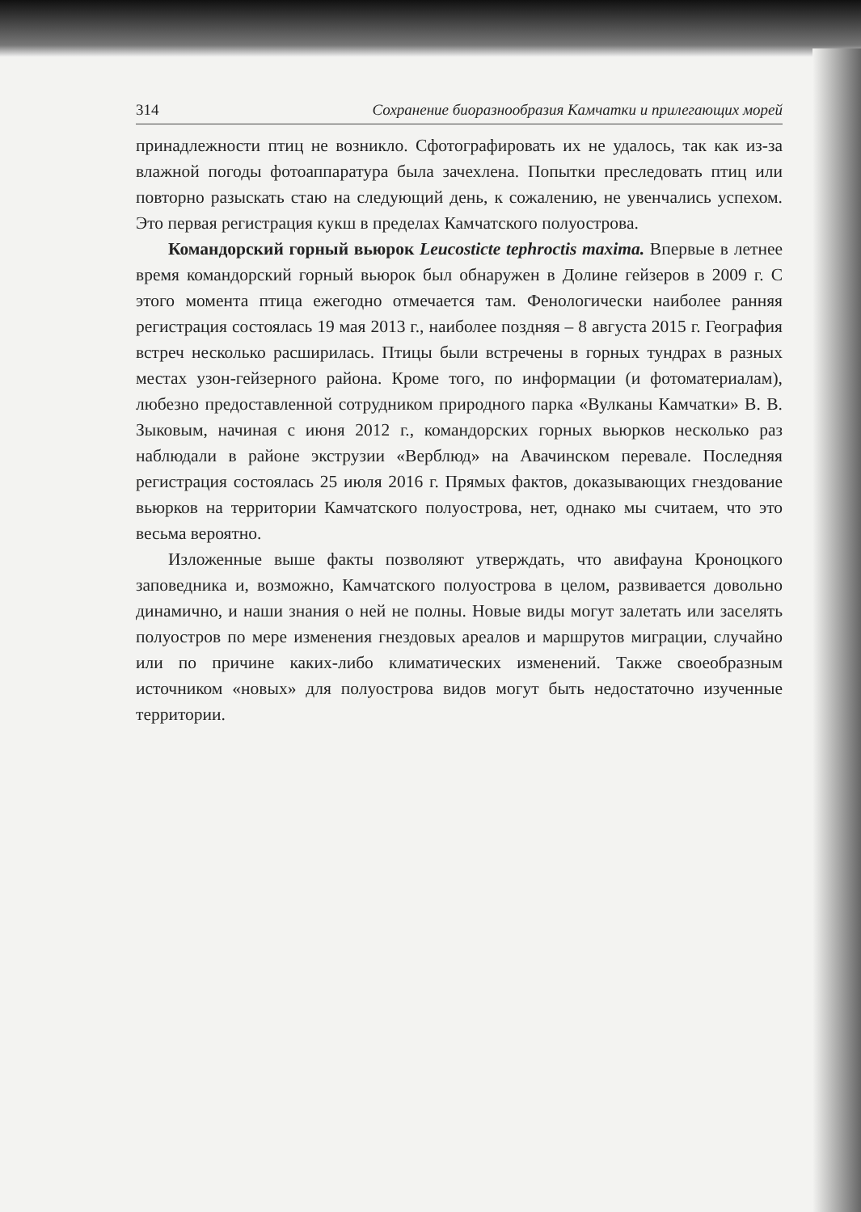314 Сохранение биоразнообразия Камчатки и прилегающих морей
принадлежности птиц не возникло. Сфотографировать их не удалось, так как из-за влажной погоды фотоаппаратура была зачехлена. Попытки преследовать птиц или повторно разыскать стаю на следующий день, к сожалению, не увенчались успехом. Это первая регистрация кукш в пределах Камчатского полуострова.
Командорский горный вьюрок Leucosticte tephroctis maxima. Впервые в летнее время командорский горный вьюрок был обнаружен в Долине гейзеров в 2009 г. С этого момента птица ежегодно отмечается там. Фенологически наиболее ранняя регистрация состоялась 19 мая 2013 г., наиболее поздняя – 8 августа 2015 г. География встреч несколько расширилась. Птицы были встречены в горных тундрах в разных местах узон-гейзерного района. Кроме того, по информации (и фотоматериалам), любезно предоставленной сотрудником природного парка «Вулканы Камчатки» В. В. Зыковым, начиная с июня 2012 г., командорских горных вьюрков несколько раз наблюдали в районе экструзии «Верблюд» на Авачинском перевале. Последняя регистрация состоялась 25 июля 2016 г. Прямых фактов, доказывающих гнездование вьюрков на территории Камчатского полуострова, нет, однако мы считаем, что это весьма вероятно.
Изложенные выше факты позволяют утверждать, что авифауна Кроноцкого заповедника и, возможно, Камчатского полуострова в целом, развивается довольно динамично, и наши знания о ней не полны. Новые виды могут залетать или заселять полуостров по мере изменения гнездовых ареалов и маршрутов миграции, случайно или по причине каких-либо климатических изменений. Также своеобразным источником «новых» для полуострова видов могут быть недостаточно изученные территории.